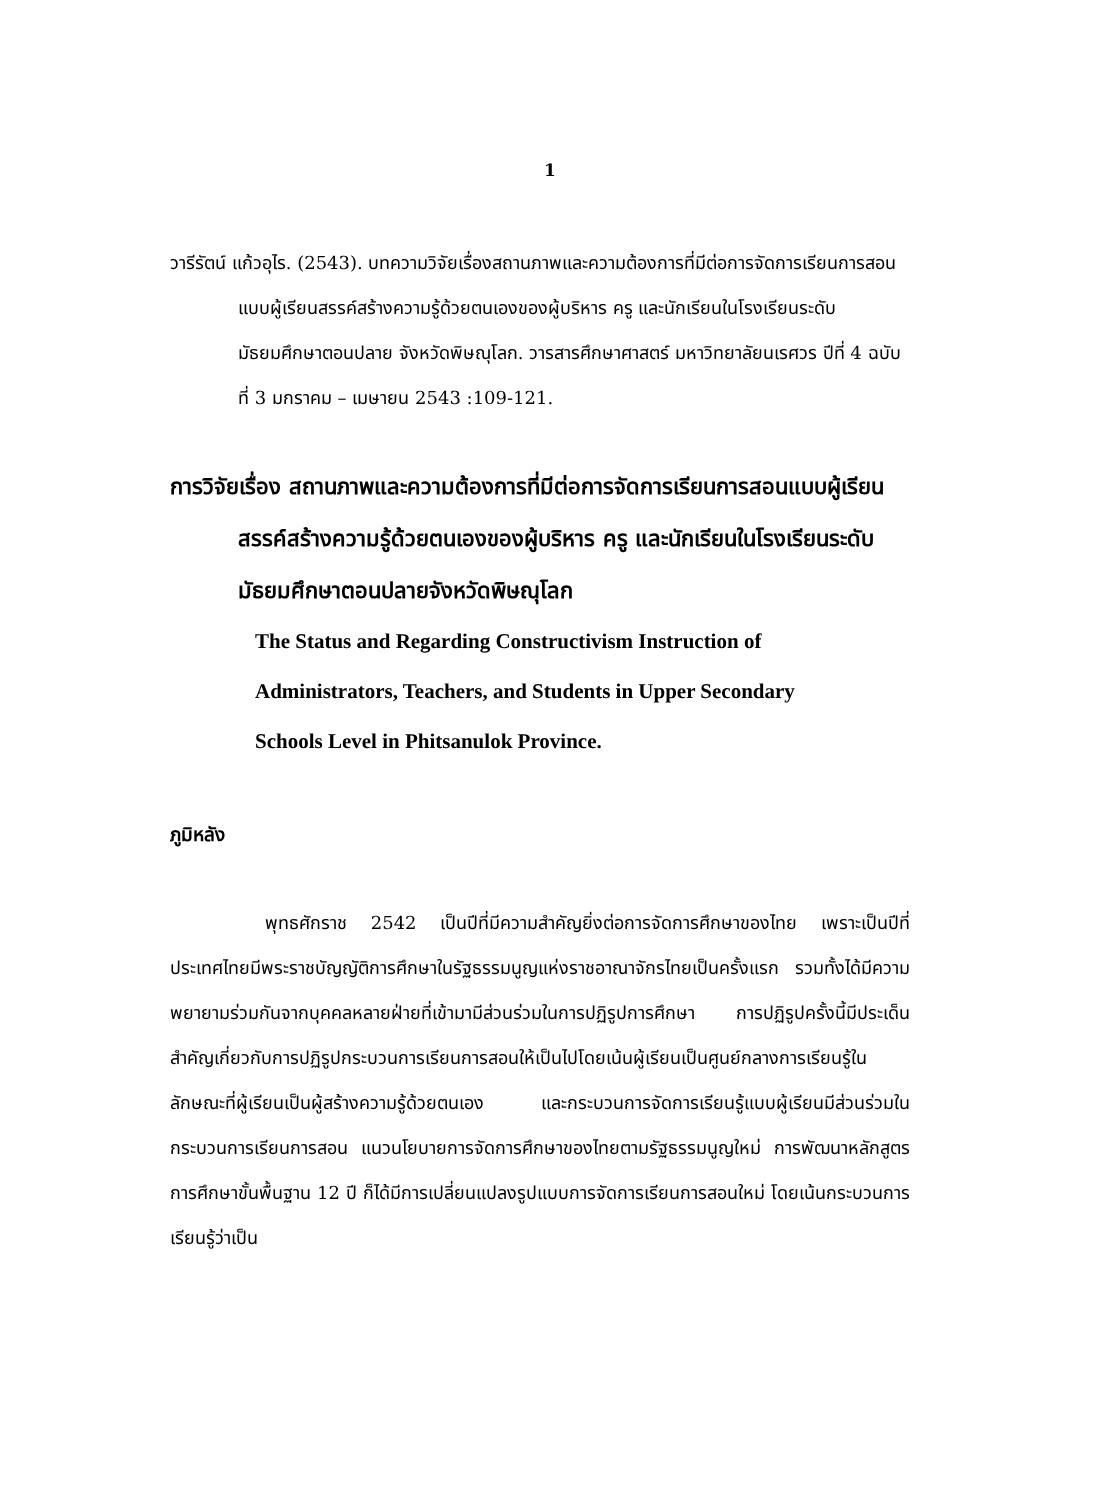1
วารีรัตน์ แก้วอุไร. (2543). บทความวิจัยเรื่องสถานภาพและความต้องการที่มีต่อการจัดการเรียนการสอนแบบผู้เรียนสรรค์สร้างความรู้ด้วยตนเองของผู้บริหาร ครู และนักเรียนในโรงเรียนระดับมัธยมศึกษาตอนปลาย จังหวัดพิษณุโลก. วารสารศึกษาศาสตร์ มหาวิทยาลัยนเรศวร ปีที่ 4 ฉบับที่ 3 มกราคม – เมษายน 2543 :109-121.
การวิจัยเรื่อง สถานภาพและความต้องการที่มีต่อการจัดการเรียนการสอนแบบผู้เรียนสรรค์สร้างความรู้ด้วยตนเองของผู้บริหาร ครู และนักเรียนในโรงเรียนระดับมัธยมศึกษาตอนปลายจังหวัดพิษณุโลก
The Status and Regarding Constructivism Instruction of
Administrators, Teachers, and Students in Upper Secondary
Schools Level in Phitsanulok Province.
ภูมิหลัง
พุทธศักราช 2542 เป็นปีที่มีความสำคัญยิ่งต่อการจัดการศึกษาของไทย เพราะเป็นปีที่ประเทศไทยมีพระราชบัญญัติการศึกษาในรัฐธรรมนูญแห่งราชอาณาจักรไทยเป็นครั้งแรก รวมทั้งได้มีความพยายามร่วมกันจากบุคคลหลายฝ่ายที่เข้ามามีส่วนร่วมในการปฏิรูปการศึกษา การปฏิรูปครั้งนี้มีประเด็นสำคัญเกี่ยวกับการปฏิรูปกระบวนการเรียนการสอนให้เป็นไปโดยเน้นผู้เรียนเป็นศูนย์กลางการเรียนรู้ในลักษณะที่ผู้เรียนเป็นผู้สร้างความรู้ด้วยตนเอง และกระบวนการจัดการเรียนรู้แบบผู้เรียนมีส่วนร่วมในกระบวนการเรียนการสอน แนวนโยบายการจัดการศึกษาของไทยตามรัฐธรรมนูญใหม่ การพัฒนาหลักสูตรการศึกษาขั้นพื้นฐาน 12 ปี ก็ได้มีการเปลี่ยนแปลงรูปแบบการจัดการเรียนการสอนใหม่ โดยเน้นกระบวนการเรียนรู้ว่าเป็น